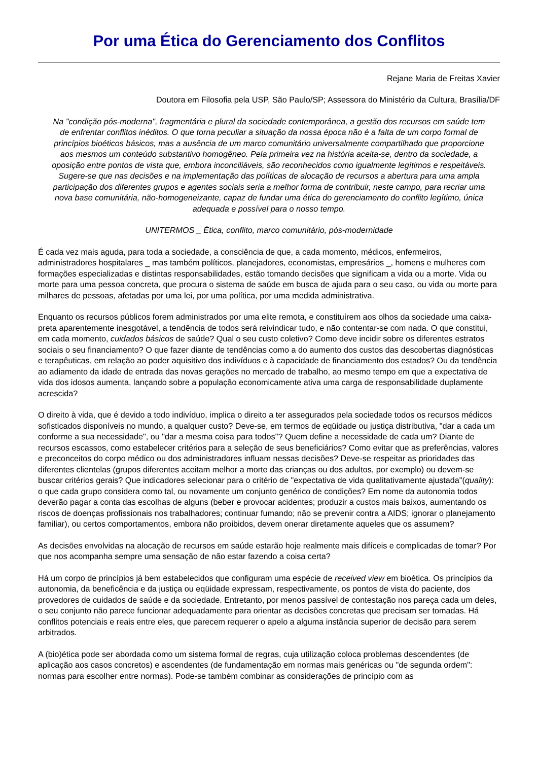Por uma Ética do Gerenciamento dos Conflitos
Rejane Maria de Freitas Xavier
Doutora em Filosofia pela USP, São Paulo/SP; Assessora do Ministério da Cultura, Brasília/DF
Na "condição pós-moderna", fragmentária e plural da sociedade contemporânea, a gestão dos recursos em saúde tem de enfrentar conflitos inéditos. O que torna peculiar a situação da nossa época não é a falta de um corpo formal de princípios bioéticos básicos, mas a ausência de um marco comunitário universalmente compartilhado que proporcione aos mesmos um conteúdo substantivo homogêneo. Pela primeira vez na história aceita-se, dentro da sociedade, a oposição entre pontos de vista que, embora inconciliáveis, são reconhecidos como igualmente legítimos e respeitáveis. Sugere-se que nas decisões e na implementação das políticas de alocação de recursos a abertura para uma ampla participação dos diferentes grupos e agentes sociais seria a melhor forma de contribuir, neste campo, para recriar uma nova base comunitária, não-homogeneizante, capaz de fundar uma ética do gerenciamento do conflito legítimo, única adequada e possível para o nosso tempo.
UNITERMOS _ Ética, conflito, marco comunitário, pós-modernidade
É cada vez mais aguda, para toda a sociedade, a consciência de que, a cada momento, médicos, enfermeiros, administradores hospitalares _ mas também políticos, planejadores, economistas, empresários _, homens e mulheres com formações especializadas e distintas responsabilidades, estão tomando decisões que significam a vida ou a morte. Vida ou morte para uma pessoa concreta, que procura o sistema de saúde em busca de ajuda para o seu caso, ou vida ou morte para milhares de pessoas, afetadas por uma lei, por uma política, por uma medida administrativa.
Enquanto os recursos públicos forem administrados por uma elite remota, e constituírem aos olhos da sociedade uma caixa-preta aparentemente inesgotável, a tendência de todos será reivindicar tudo, e não contentar-se com nada. O que constitui, em cada momento, cuidados básicos de saúde? Qual o seu custo coletivo? Como deve incidir sobre os diferentes estratos sociais o seu financiamento? O que fazer diante de tendências como a do aumento dos custos das descobertas diagnósticas e terapêuticas, em relação ao poder aquisitivo dos indivíduos e à capacidade de financiamento dos estados? Ou da tendência ao adiamento da idade de entrada das novas gerações no mercado de trabalho, ao mesmo tempo em que a expectativa de vida dos idosos aumenta, lançando sobre a população economicamente ativa uma carga de responsabilidade duplamente acrescida?
O direito à vida, que é devido a todo indivíduo, implica o direito a ter assegurados pela sociedade todos os recursos médicos sofisticados disponíveis no mundo, a qualquer custo? Deve-se, em termos de eqüidade ou justiça distributiva, "dar a cada um conforme a sua necessidade", ou "dar a mesma coisa para todos"? Quem define a necessidade de cada um? Diante de recursos escassos, como estabelecer critérios para a seleção de seus beneficiários? Como evitar que as preferências, valores e preconceitos do corpo médico ou dos administradores influam nessas decisões? Deve-se respeitar as prioridades das diferentes clientelas (grupos diferentes aceitam melhor a morte das crianças ou dos adultos, por exemplo) ou devem-se buscar critérios gerais? Que indicadores selecionar para o critério de "expectativa de vida qualitativamente ajustada"(quality): o que cada grupo considera como tal, ou novamente um conjunto genérico de condições? Em nome da autonomia todos deverão pagar a conta das escolhas de alguns (beber e provocar acidentes; produzir a custos mais baixos, aumentando os riscos de doenças profissionais nos trabalhadores; continuar fumando; não se prevenir contra a AIDS; ignorar o planejamento familiar), ou certos comportamentos, embora não proibidos, devem onerar diretamente aqueles que os assumem?
As decisões envolvidas na alocação de recursos em saúde estarão hoje realmente mais difíceis e complicadas de tomar? Por que nos acompanha sempre uma sensação de não estar fazendo a coisa certa?
Há um corpo de princípios já bem estabelecidos que configuram uma espécie de received view em bioética. Os princípios da autonomia, da beneficência e da justiça ou eqüidade expressam, respectivamente, os pontos de vista do paciente, dos provedores de cuidados de saúde e da sociedade. Entretanto, por menos passível de contestação nos pareça cada um deles, o seu conjunto não parece funcionar adequadamente para orientar as decisões concretas que precisam ser tomadas. Há conflitos potenciais e reais entre eles, que parecem requerer o apelo a alguma instância superior de decisão para serem arbitrados.
A (bio)ética pode ser abordada como um sistema formal de regras, cuja utilização coloca problemas descendentes (de aplicação aos casos concretos) e ascendentes (de fundamentação em normas mais genéricas ou "de segunda ordem": normas para escolher entre normas). Pode-se também combinar as considerações de princípio com as